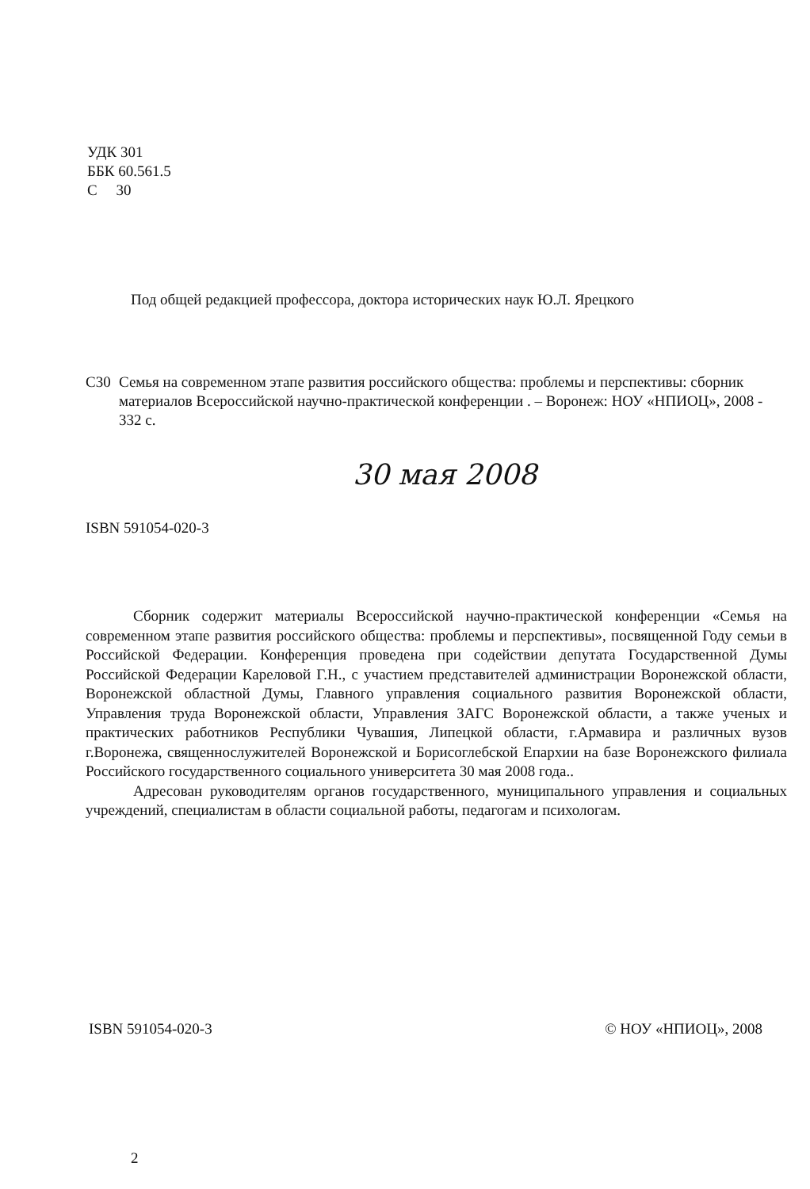УДК 301
ББК 60.561.5
С 30
Под общей редакцией профессора, доктора исторических наук Ю.Л. Ярецкого
С30 Семья на современном этапе развития российского общества: проблемы и перспективы: сборник материалов Всероссийской научно-практической конференции . – Воронеж: НОУ «НПИОЦ», 2008 - 332 с.
30 мая 2008
ISBN 591054-020-3
Сборник содержит материалы Всероссийской научно-практической конференции «Семья на современном этапе развития российского общества: проблемы и перспективы», посвященной Году семьи в Российской Федерации. Конференция проведена при содействии депутата Государственной Думы Российской Федерации Кареловой Г.Н., с участием представителей администрации Воронежской области, Воронежской областной Думы, Главного управления социального развития Воронежской области, Управления труда Воронежской области, Управления ЗАГС Воронежской области, а также ученых и практических работников Республики Чувашия, Липецкой области, г.Армавира и различных вузов г.Воронежа, священнослужителей Воронежской и Борисоглебской Епархии на базе Воронежского филиала Российского государственного социального университета 30 мая 2008 года..
Адресован руководителям органов государственного, муниципального управления и социальных учреждений, специалистам в области социальной работы, педагогам и психологам.
ISBN 591054-020-3 © НОУ «НПИОЦ», 2008
2